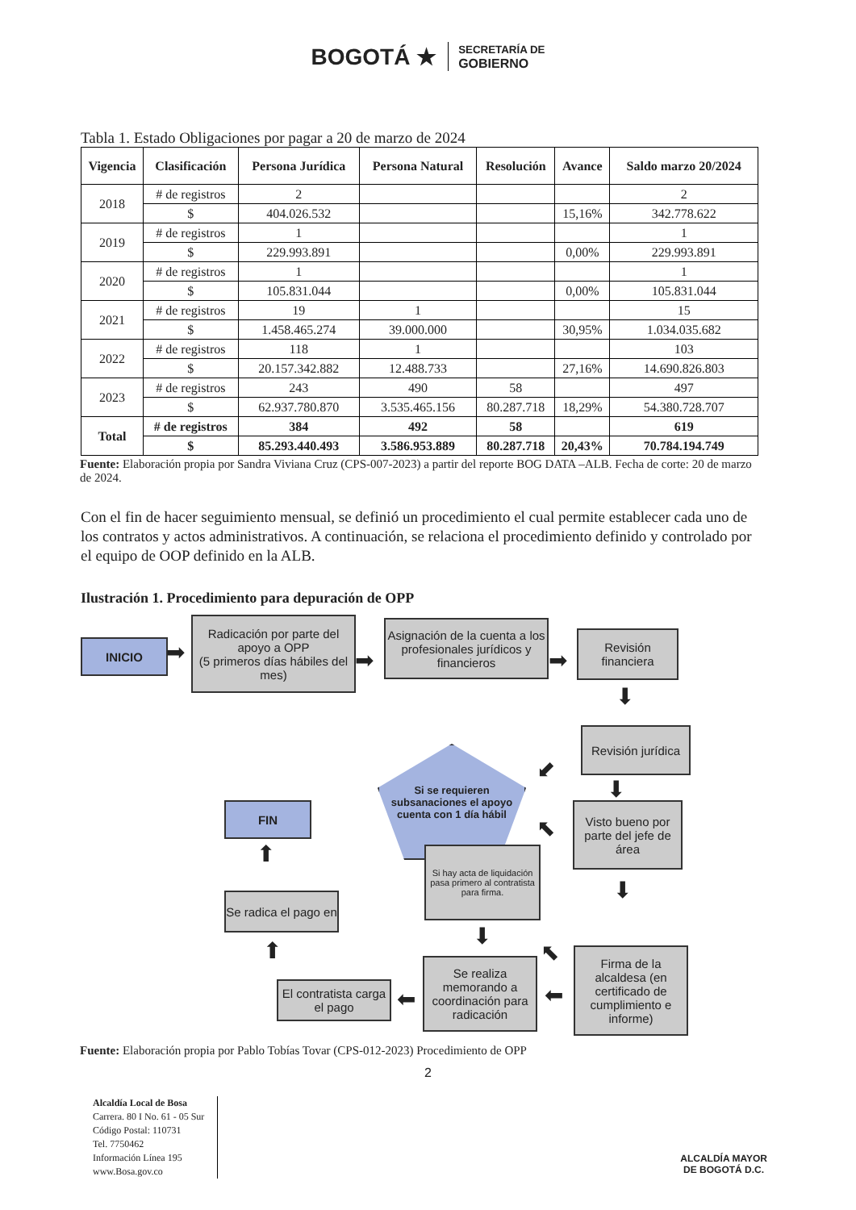BOGOTÁ ★ SECRETARÍA DE
GOBIERNO
Tabla 1. Estado Obligaciones por pagar a 20 de marzo de 2024
| Vigencia | Clasificación | Persona Jurídica | Persona Natural | Resolución | Avance | Saldo marzo 20/2024 |
| --- | --- | --- | --- | --- | --- | --- |
| 2018 | # de registros | 2 | | | | 2 |
| | $ | 404.026.532 | | | 15,16% | 342.778.622 |
| 2019 | # de registros | 1 | | | | 1 |
| | $ | 229.993.891 | | | 0,00% | 229.993.891 |
| 2020 | # de registros | 1 | | | | 1 |
| | $ | 105.831.044 | | | 0,00% | 105.831.044 |
| 2021 | # de registros | 19 | 1 | | | 15 |
| | $ | 1.458.465.274 | 39.000.000 | | 30,95% | 1.034.035.682 |
| 2022 | # de registros | 118 | 1 | | | 103 |
| | $ | 20.157.342.882 | 12.488.733 | | 27,16% | 14.690.826.803 |
| 2023 | # de registros | 243 | 490 | 58 | | 497 |
| | $ | 62.937.780.870 | 3.535.465.156 | 80.287.718 | 18,29% | 54.380.728.707 |
| Total | # de registros | 384 | 492 | 58 | | 619 |
| | $ | 85.293.440.493 | 3.586.953.889 | 80.287.718 | 20,43% | 70.784.194.749 |
Fuente: Elaboración propia por Sandra Viviana Cruz (CPS-007-2023) a partir del reporte BOG DATA –ALB. Fecha de corte: 20 de marzo de 2024.
Con el fin de hacer seguimiento mensual, se definió un procedimiento el cual permite establecer cada uno de los contratos y actos administrativos. A continuación, se relaciona el procedimiento definido y controlado por el equipo de OOP definido en la ALB.
Ilustración 1. Procedimiento para depuración de OPP
INICIO ➡
Radicación por parte del apoyo a OPP
(5 primeros días hábiles del mes)
➡
Asignación de la cuenta a los profesionales jurídicos y financieros
➡
Revisión financiera
⬇
Si se requieren subsanaciones el apoyo cuenta con 1 día hábil
⬋
Revisión jurídica
⬇
Visto bueno por parte del jefe de área
⬉
FIN
⬆
Si hay acta de liquidación pasa primero al contratista para firma.
⬇
Se radica el pago en
⬇
⬉
⬆
Firma de la alcaldesa (en certificado de cumplimiento e informe)
Se realiza memorando a coordinación para radicación
⬅
⬅
El contratista carga el pago
Fuente: Elaboración propia por Pablo Tobías Tovar (CPS-012-2023) Procedimiento de OPP
2
Alcaldía Local de Bosa
Carrera. 80 I No. 61 - 05 Sur
Código Postal: 110731
Tel. 7750462
Información Línea 195
www.Bosa.gov.co
ALCALDÍA MAYOR
DE BOGOTÁ D.C.